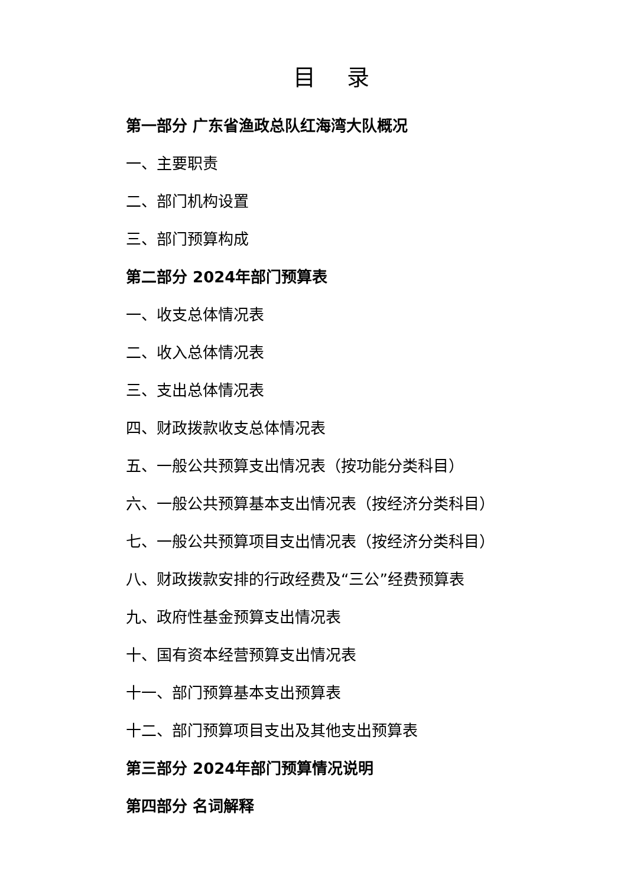目 录
第一部分 广东省渔政总队红海湾大队概况
一、主要职责
二、部门机构设置
三、部门预算构成
第二部分 2024年部门预算表
一、收支总体情况表
二、收入总体情况表
三、支出总体情况表
四、财政拨款收支总体情况表
五、一般公共预算支出情况表（按功能分类科目）
六、一般公共预算基本支出情况表（按经济分类科目）
七、一般公共预算项目支出情况表（按经济分类科目）
八、财政拨款安排的行政经费及“三公”经费预算表
九、政府性基金预算支出情况表
十、国有资本经营预算支出情况表
十一、部门预算基本支出预算表
十二、部门预算项目支出及其他支出预算表
第三部分 2024年部门预算情况说明
第四部分 名词解释